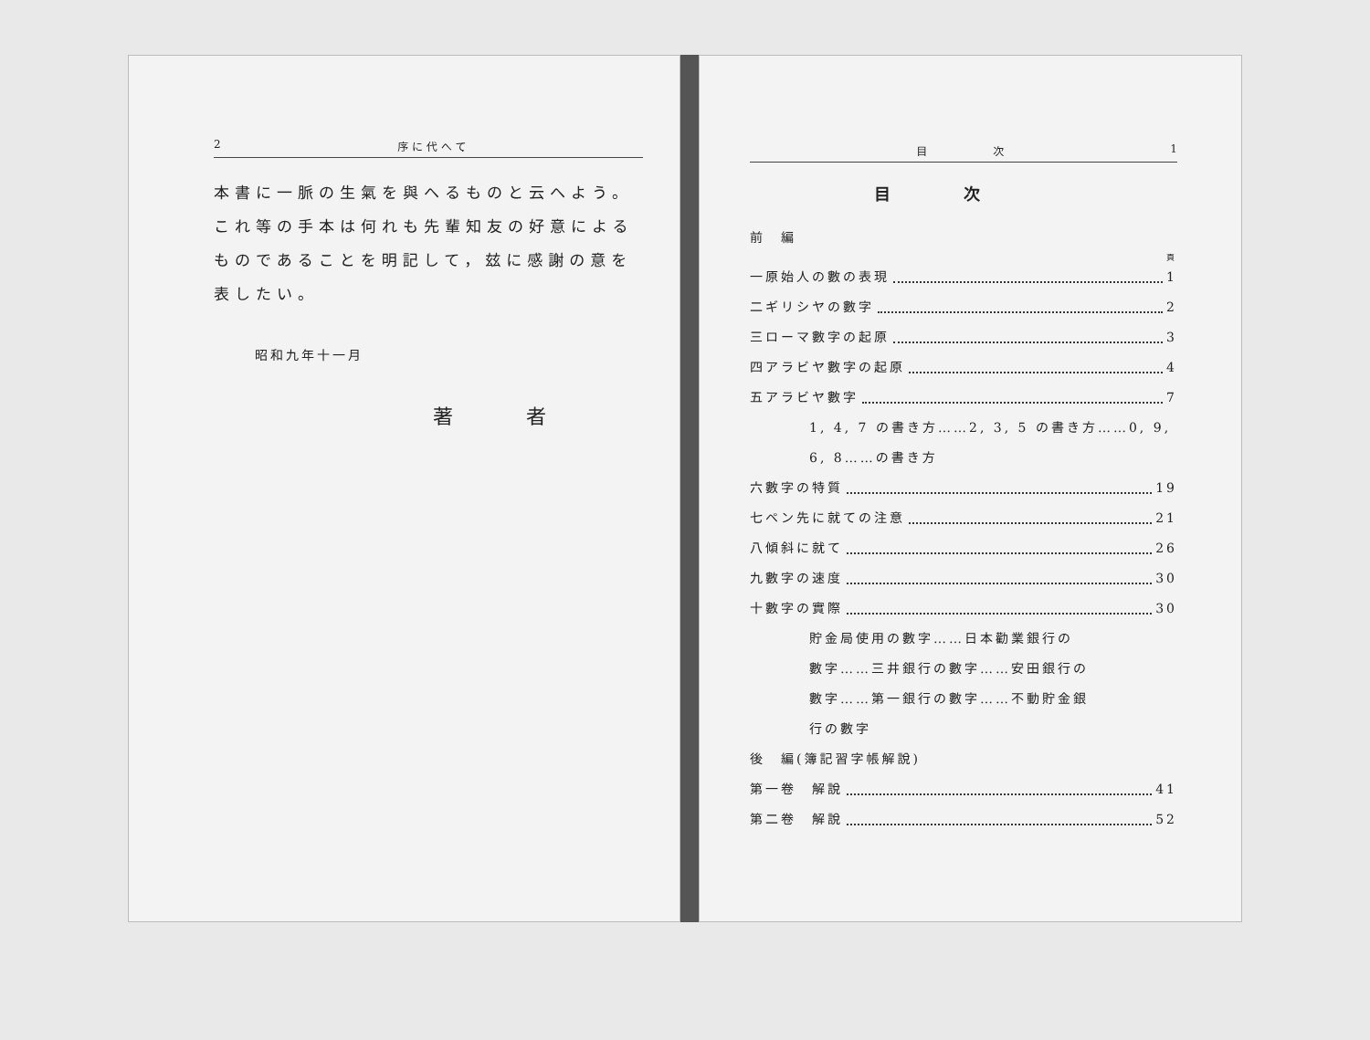2 序 に 代 へ て
本書に一脈の生氣を與へるものと云へよう。これ等の手本は何れも先輩知友の好意によるものであることを明記して，玆に感謝の意を表したい。
昭和九年十一月
著者
目　　　　　　次 1
目次
前　編
頁
一原始人の數の表現 1
二ギリシヤの數字 2
三ローマ數字の起原 3
四アラビヤ數字の起原 4
五アラビヤ數字 7
1, 4, 7 の書き方……2, 3, 5 の書き方……0, 9,
6, 8……の書き方
六數字の特質 19
七ペン先に就ての注意 21
八傾斜に就て 26
九數字の速度 30
十數字の實際 30
貯金局使用の數字……日本勸業銀行の
數字……三井銀行の數字……安田銀行の
數字……第一銀行の數字……不動貯金銀
行の數字
後　編(簿記習字帳解說)
第一卷　解說 41
第二卷　解說 52